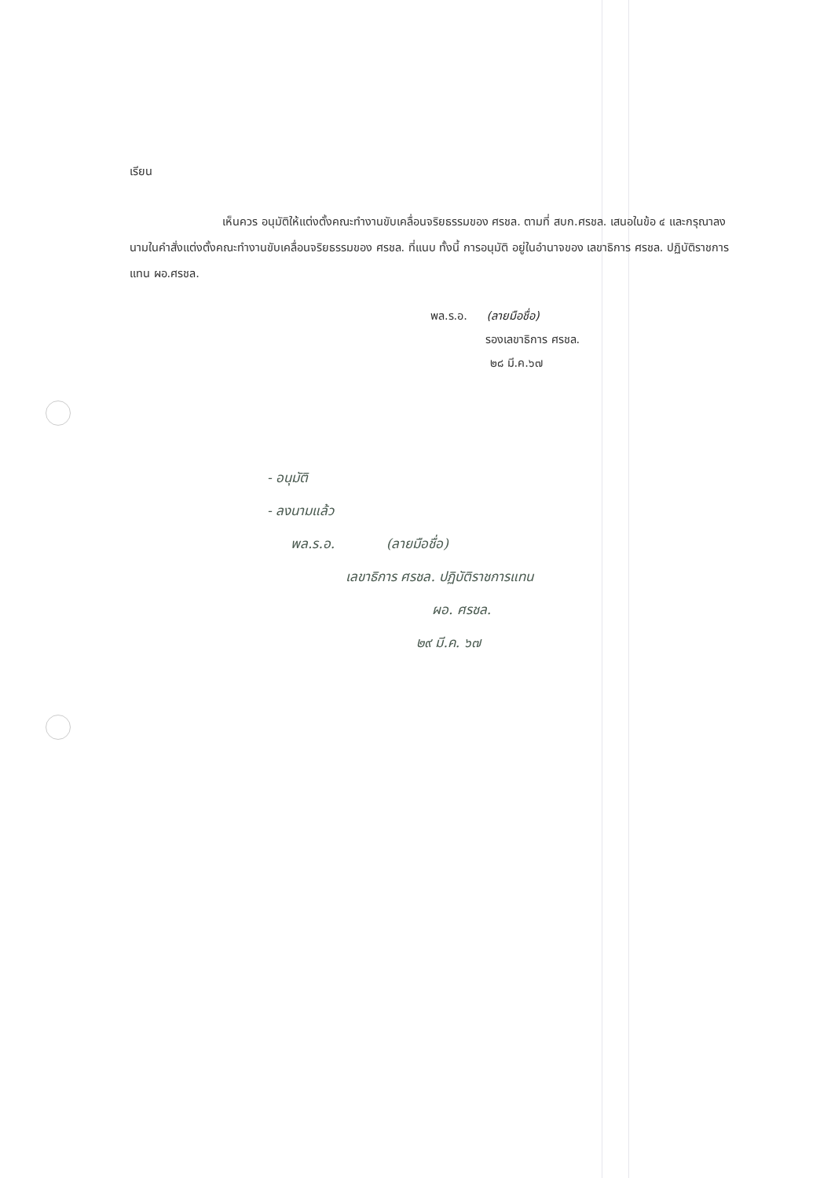เรียน
เห็นควร อนุมัติให้แต่งตั้งคณะทำงานขับเคลื่อนจริยธรรมของ ศรชล. ตามที่ สบก.ศรชล. เสนอในข้อ ๔ และกรุณาลงนามในคำสั่งแต่งตั้งคณะทำงานขับเคลื่อนจริยธรรมของ ศรชล. ที่แนบ ทั้งนี้ การอนุมัติ อยู่ในอำนาจของ เลขาธิการ ศรชล. ปฏิบัติราชการแทน ผอ.ศรชล.
พล.ร.อ. (ลายมือชื่อ)
รองเลขาธิการ ศรชล.
๒๘ มี.ค.๖๗
- อนุมัติ
- ลงนามแล้ว
พล.ร.อ. (ลายมือชื่อ)
เลขาธิการ ศรชล. ปฏิบัติราชการแทน
ผอ. ศรชล.
๒๙ มี.ค. ๖๗